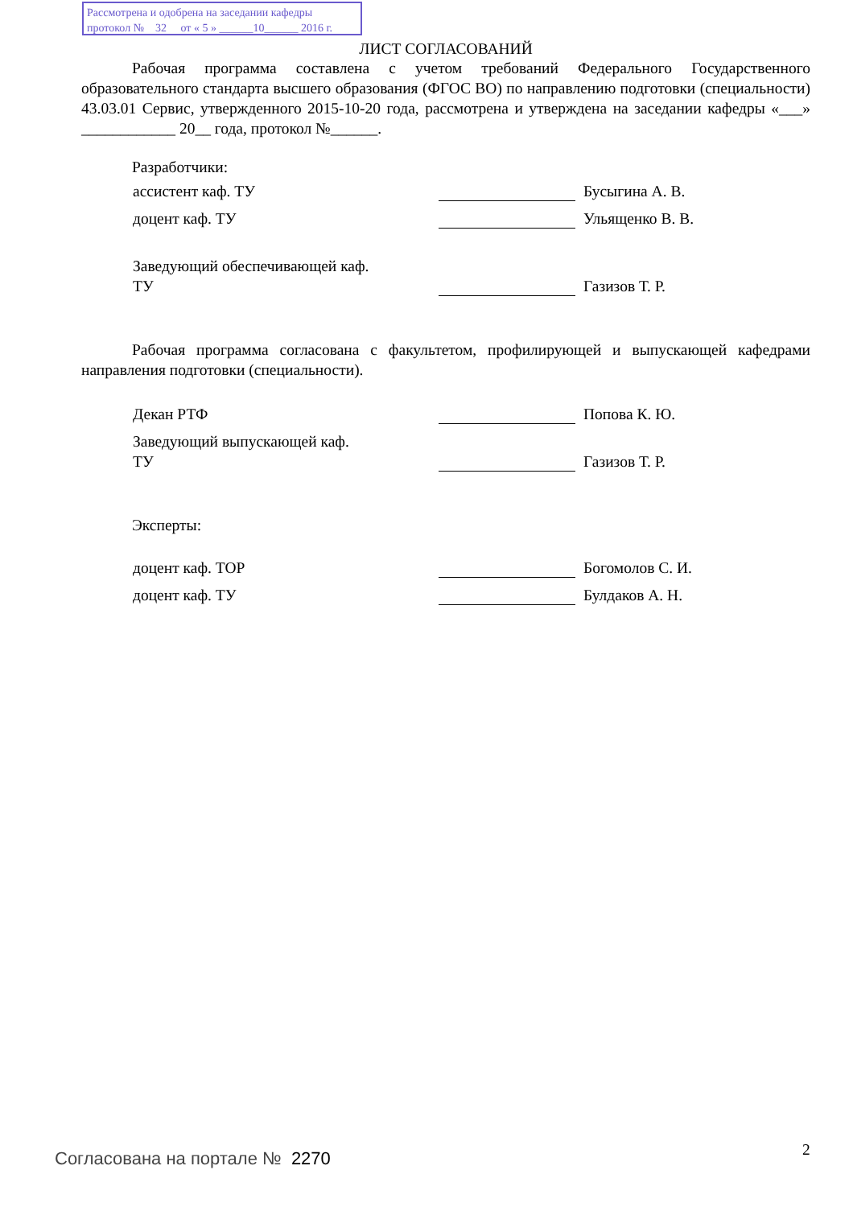Рассмотрена и одобрена на заседании кафедры
протокол № 32 от « 5 » ______10______ 2016 г.
ЛИСТ СОГЛАСОВАНИЙ
Рабочая программа составлена с учетом требований Федерального Государственного образовательного стандарта высшего образования (ФГОС ВО) по направлению подготовки (специальности) 43.03.01 Сервис, утвержденного 2015-10-20 года, рассмотрена и утверждена на заседании кафедры «___» ____________ 20__ года, протокол №______.
Разработчики:
ассистент каф. ТУ Бусыгина А. В.
доцент каф. ТУ Ульященко В. В.
Заведующий обеспечивающей каф.
ТУ Газизов Т. Р.
Рабочая программа согласована с факультетом, профилирующей и выпускающей кафедрами направления подготовки (специальности).
Декан РТФ Попова К. Ю.
Заведующий выпускающей каф.
ТУ Газизов Т. Р.
Эксперты:
доцент каф. ТОР Богомолов С. И.
доцент каф. ТУ Булдаков А. Н.
Согласована на портале № 2270 2